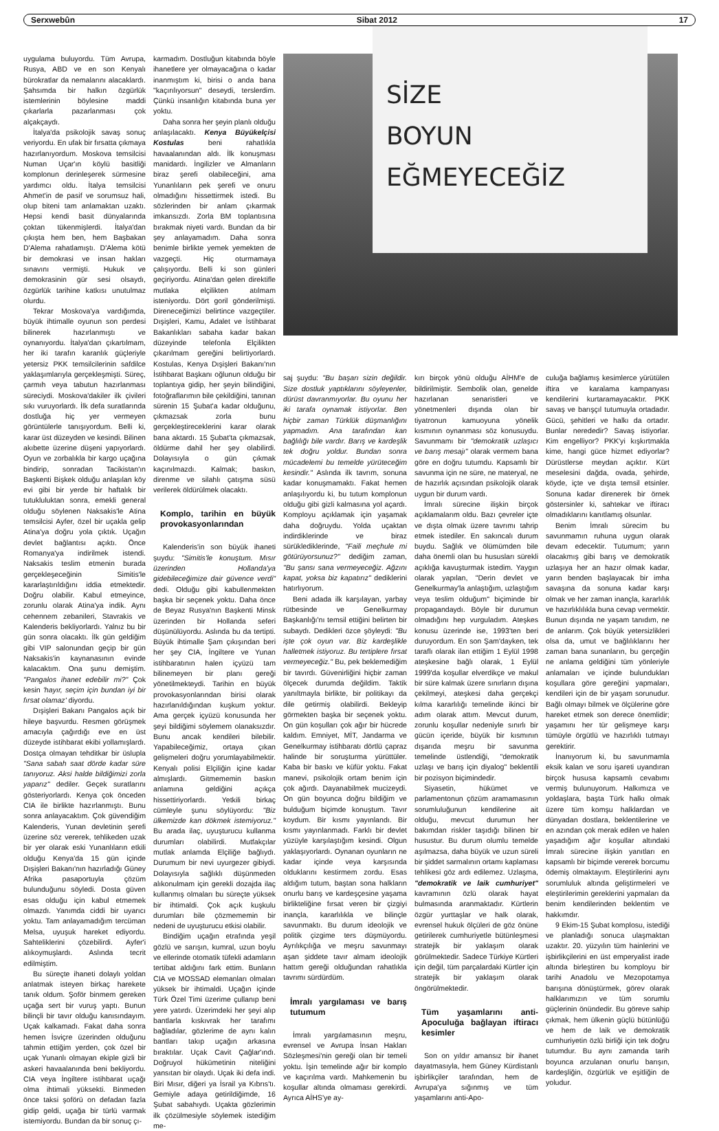Serxwebûn Sibat 2012 17
uygulama buluyordu. Tüm Avrupa, Rusya, ABD ve en son Kenyalı bürokratlar da nemalarını alacaklardı. Şahsımda bir halkın özgürlük istemlerinin böylesine maddi çıkarlarla pazarlanması çok alçakçaydı.
İtalya'da psikolojik savaş sonuç veriyordu. En ufak bir fırsatta çıkmaya hazırlanıyordum. Moskova temsilcisi Numan Uçar'ın köylü basitliği komplonun derinleşerek sürmesine yardımcı oldu. İtalya temsilcisi Ahmet'in de pasif ve sorumsuz hali, olup biteni tam anlamaktan uzaktı. Hepsi kendi basit dünyalarında çoktan tükenmişlerdi. İtalya'dan çıkışta hem ben, hem Başbakan D'Alema rahatlamıştı. D'Alema kötü bir demokrasi ve insan hakları sınavını vermişti. Hukuk ve demokrasinin gür sesi olsaydı, özgürlük tarihine katkısı unutulmaz olurdu.
Tekrar Moskova'ya vardığımda, büyük ihtimalle oyunun son perdesi bilinerek hazırlanmıştı ve oynanıyordu. İtalya'dan çıkartılmam, her iki tarafın karanlık güçleriyle yetersiz PKK temsilcilerinin safdilce yaklaşımlarıyla gerçekleşmişti. Süreç, çarmıh veya tabutun hazırlanması süreciydi. Moskova'dakiler ilk çivileri sıkı vuruyorlardı. İlk defa suratlarında dostluğa hiç yer vermeyen görüntülerle tanışıyordum. Belli ki, karar üst düzeyden ve kesindi. Bilinen akıbette üzerine düşeni yapıyorlardı. Oyun ve zorbalıkla bir kargo uçağına bindirip, sonradan Tacikistan'ın Başkenti Bişkek olduğu anlaşılan köy evi gibi bir yerde bir haftalık bir tutukluluktan sonra, emekli general olduğu söylenen Naksakis'le Atina temsilcisi Ayfer, özel bir uçakla gelip Atina'ya doğru yola çıktık. Uçağın devlet bağlantısı açıktı. Önce Romanya'ya indirilmek istendi. Naksakis teslim etmenin burada gerçekleşeceğinin Simitis'le kararlaştırıldığını iddia etmektedir. Doğru olabilir. Kabul etmeyince, zorunlu olarak Atina'ya indik. Aynı cehennem zebanileri, Stavrakis ve Kalenderis bekliyorlardı. Yalnız bu bir gün sonra olacaktı. İlk gün geldiğim gibi VIP salonundan geçip bir gün Naksakis'in kaynanasının evinde kalacaktım. Ona şunu demiştim. "Pangalos ihanet edebilir mi?" Çok kesin 'hayır, seçim için bundan iyi bir fırsat olamaz' diyordu.
Dışişleri Bakanı Pangalos açık bir hileye başvurdu. Resmen görüşmek amacıyla çağırdığı eve en üst düzeyde istihbarat ekibi yollamışlardı. Dostça olmayan tehditkar bir üslupla "Sana sabah saat dörde kadar süre tanıyoruz. Aksi halde bildiğimizi zorla yaparız" dediler. Geçek suratlarını gösteriyorlardı. Kenya çok önceden CIA ile birlikte hazırlanmıştı. Bunu sonra anlayacaktım. Çok güvendiğim Kalenderis, Yunan devletinin şerefi üzerine söz vererek, tehlikeden uzak bir yer olarak eski Yunanlıların etkili olduğu Kenya'da 15 gün içinde Dışişleri Bakanı'nın hazırladığı Güney Afrika pasaportuyla çözüm bulunduğunu söyledi. Dosta güven esas olduğu için kabul etmemek olmazdı. Yanımda ciddi bir uyarıcı yoktu. Tam anlayamadığım tercüman Melsa, uyuşuk hareket ediyordu. Sahteliklerini çözebilirdi. Ayfer'i alıkoymuşlardı. Aslında tecrit edilmiştim.
Bu süreçte ihaneti dolaylı yoldan anlatmak isteyen birkaç harekete tanık oldum. Şoför binmem gereken uçağa sert bir vuruş yaptı. Bunun bilinçli bir tavır olduğu kanısındayım. Uçak kalkamadı. Fakat daha sonra hemen İsviçre üzerinden olduğunu tahmin ettiğim yerden, çok özel bir uçak Yunanlı olmayan ekiple gizli bir askeri havaalanında beni bekliyordu. CIA veya İngiltere istihbarat uçağı olma ihtimali yüksekti. Binmeden önce taksi şoförü on defadan fazla gidip geldi, uçağa bir türlü varmak istemiyordu. Bundan da bir sonuç çı-
karmadım. Dostluğun kitabında böyle ihanetlere yer olmayacağına o kadar inanmıştım ki, birisi o anda bana "kaçırılıyorsun" deseydi, terslerdim. Çünkü insanlığın kitabında buna yer yoktu.
Daha sonra her şeyin planlı olduğu anlaşılacaktı. Kenya Büyükelçisi Kostulas beni rahatlıkla havaalanından aldı. İlk konuşması manidardı. İngilizler ve Almanların biraz şerefi olabileceğini, ama Yunanlıların pek şerefi ve onuru olmadığını hissettirmek istedi. Bu sözlerinden bir anlam çıkarmak imkansızdı. Zorla BM toplantısına bırakmak niyeti vardı. Bundan da bir şey anlayamadım. Daha sonra benimle birlikte yemek yemekten de vazgeçti. Hiç oturmamaya çalışıyordu. Belli ki son günleri geçiriyordu. Atina'dan gelen direktifle mutlaka elçilikten atılmam isteniyordu. Dört goril gönderilmişti. Direneceğimizi belirtince vazgeçtiler. Dışişleri, Kamu, Adalet ve İstihbarat Bakanlıkları sabaha kadar bakan düzeyinde telefonla Elçilikten çıkarılmam gereğini belirtiyorlardı. Kostulas, Kenya Dışişleri Bakanı'nın İstihbarat Başkanı oğlunun olduğu bir toplantıya gidip, her şeyin bilindiğini, fotoğraflarımın bile çekildiğini, tanınan sürenin 15 Şubat'a kadar olduğunu, çıkmazsak zorla bunu gerçekleştireceklerini karar olarak bana aktardı. 15 Şubat'ta çıkmazsak, öldürme dahil her şey olabilirdi. Dolayısıyla o gün çıkmak kaçınılmazdı. Kalmak; baskın, direnme ve silahlı çatışma süsü verilerek öldürülmek olacaktı.
Komplo, tarihin en büyük provokasyonlarından
Kalenderis'in son büyük ihaneti şuydu: "Simitis'le konuştum. Mısır üzerinden Hollanda'ya gidebileceğimize dair güvence verdi" dedi. Olduğu gibi kabullenmekten başka bir seçenek yoktu. Daha önce de Beyaz Rusya'nın Başkenti Minsk üzerinden bir Hollanda seferi düşünülüyordu. Aslında bu da tertipti. Büyük ihtimalle Şam çıkışından beri her şey CIA, İngiltere ve Yunan istihbaratının halen içyüzü tam bilinemeyen bir planı gereği yönetilmekteydi. Tarihin en büyük provokasyonlarından birisi olarak hazırlanıldığından kuşkum yoktur. Ama gerçek içyüzü konusunda her şeyi bildiğimi söylemem olanaksızdır. Bunu ancak kendileri bilebilir. Yapabileceğimiz, ortaya çıkan gelişmeleri doğru yorumlayabilmektir. Kenyalı polisi Elçiliğin içine kadar almışlardı. Gitmememin baskın anlamına geldiğini açıkça hissettiriyorlardı. Yetkili birkaç cümleyle şunu söylüyordu: "Biz ülkemizde kan dökmek istemiyoruz." Bu arada ilaç, uyuşturucu kullanma durumları olabilirdi. Mutfakçılar mutlak anlamda Elçiliğe bağlıydı. Durumum bir nevi uyurgezer gibiydi. Dolayısıyla sağlıklı düşünmeden alıkonulmam için gerekli dozajda ilaç kullanmış olmaları bu süreçte yüksek bir ihtimaldi. Çok açık kuşkulu durumları bile çözmememin bir nedeni de uyuşturucu etkisi olabilir.
Bindiğim uçağın etrafında yeşil gözlü ve sarışın, kumral, uzun boylu ve ellerinde otomatik tüfekli adamların tertibat aldığını fark ettim. Bunların CIA ve MOSSAD elemanları olmaları yüksek bir ihtimaldi. Uçağın içinde Türk Özel Timi üzerime çullanıp beni yere yatırdı. Üzerimdeki her şeyi alıp bantlarla kıskıvrak her tarafımı bağladılar, gözlerime de aynı kalın bantları takıp uçağın arkasına bıraktılar. Uçak Cavit Çağlar'ındı. Doğruyol hükümetinin niteliğini yansıtan bir olaydı. Uçak iki defa indi. Biri Mısır, diğeri ya İsrail ya Kıbrıs'tı. Gemiyle adaya getirildiğimde, 16 Şubat sabahıydı. Uçakta gözlerimin ilk çözülmesiyle söylemek istediğim me-
SİZE
BOYUN
EĞMEYECEĞİZ
saj şuydu: "Bu başarı sizin değildir. Size dostluk yaptıklarını söyleyenler, dürüst davranmıyorlar. Bu oyunu her iki tarafa oynamak istiyorlar. Ben hiçbir zaman Türklük düşmanlığını yapmadım. Ana tarafından kan bağlılığı bile vardır. Barış ve kardeşlik tek doğru yoldur. Bundan sonra mücadelemi bu temelde yürüteceğim kesindir." Aslında ilk tavrım, sonuna kadar konuşmamaktı. Fakat hemen anlaşılıyordu ki, bu tutum komplonun olduğu gibi gizli kalmasına yol açardı. Komployu açıklamak için yaşamak daha doğruydu. Yolda uçaktan indirdiklerinde ve biraz sürüklediklerinde, "Faili meçhule mi götürüyorsunuz?" dediğim zaman, "Bu şansı sana vermeyeceğiz. Ağzını kapat, yoksa biz kapatırız" dediklerini hatırlıyorum.
Beni adada ilk karşılayan, yarbay rütbesinde ve Genelkurmay Başkanlığı'nı temsil ettiğini belirten bir subaydı. Dedikleri özce şöyleydi: "Bu işte çok oyun var. Biz kardeşlikle halletmek istiyoruz. Bu tertiplere fırsat vermeyeceğiz." Bu, pek beklemediğim bir tavırdı. Güvenirliğini hiçbir zaman ölçecek durumda değildim. Taktik yanıltmayla birlikte, bir politikayı da dile getirmiş olabilirdi. Bekleyip görmekten başka bir seçenek yoktu. On gün koşulları çok ağır bir hücrede kaldım. Emniyet, MİT, Jandarma ve Genelkurmay istihbaratı dörtlü çapraz halinde bir soruşturma yürüttüler. Kaba bir baskı ve küfür yoktu. Fakat manevi, psikolojik ortam benim için çok ağırdı. Dayanabilmek mucizeydi. On gün boyunca doğru bildiğim ve bulduğum biçimde konuştum. Tavır koydum. Bir kısmı yayınlandı. Bir kısmı yayınlanmadı. Farklı bir devlet yüzüyle karşılaştığım kesindi. Olgun yaklaşıyorlardı. Oynanan oyunların ne kadar içinde veya karşısında olduklarını kestirmem zordu. Esas aldığım tutum, baştan sona halkların onurlu barış ve kardeşçesine yaşama birlikteliğine fırsat veren bir çizgiyi inançla, kararlılıkla ve bilinçle savunmaktı. Bu durum ideolojik ve politik çizgime ters düşmüyordu. Ayrılıkçılığa ve meşru savunmayı aşan şiddete tavır almam ideolojik hattım gereği olduğundan rahatlıkla tavrımı sürdürdüm.
İmralı yargılaması ve barış tutumum
İmralı yargılamasının meşru, evrensel ve Avrupa İnsan Hakları Sözleşmesi'nin gereği olan bir temeli yoktu. İşin temelinde ağır bir komplo ve kaçırılma vardı. Mahkemenin bu koşullar altında olmaması gerekirdi. Ayrıca AİHS'ye ay-
kırı birçok yönü olduğu AİHM'e de bildirilmiştir. Sembolik olan, genelde hazırlanan senaristleri ve yönetmenleri dışında olan bir tiyatronun kamuoyuna yönelik kısmının oynanması söz konusuydu. Savunmamı bir "demokratik uzlaşıcı ve barış mesajı" olarak vermem bana göre en doğru tutumdu. Kapsamlı bir savunma için ne süre, ne materyal, ne de hazırlık açısından psikolojik olarak uygun bir durum vardı.
İmralı sürecine ilişkin birçok açıklamalarım oldu. Bazı çevreler içte ve dışta olmak üzere tavrımı tahrip etmek istediler. En sakıncalı durum buydu. Sağlık ve ölümümden bile daha önemli olan bu hususları sürekli açıklığa kavuşturmak istedim. Yaygın olarak yapılan, "Derin devlet ve Genelkurmay'la anlaştığım, uzlaştığım veya teslim olduğum" biçiminde bir propagandaydı. Böyle bir durumun olmadığını hep vurguladım. Ateşkes konusu üzerinde ise, 1993'ten beri duruyordum. En son Şam'dayken, tek taraflı olarak ilan ettiğim 1 Eylül 1998 ateşkesine bağlı olarak, 1 Eylül 1999'da koşullar elverdikçe ve makul bir süre kalmak üzere sınırların dışına çekilmeyi, ateşkesi daha gerçekçi kılma kararlılığı temelinde ikinci bir adım olarak attım. Mevcut durum, zorunlu koşullar nedeniyle sınırlı bir gücün içeride, büyük bir kısmının dışarıda meşru bir savunma temelinde üstlendiği, "demokratik uzlaşı ve barış için diyalog" beklentili bir pozisyon biçimindedir.
Siyasetin, hükümet ve parlamentonun çözüm aramamasının sorumluluğunun kendilerine ait olduğu, mevcut durumun her bakımdan riskler taşıdığı bilinen bir husustur. Bu durum olumlu temelde aşılmazsa, daha büyük ve uzun süreli bir şiddet sarmalının ortamı kaplaması tehlikesi göz ardı edilemez. Uzlaşma, "demokratik ve laik cumhuriyet" kavramının özlü olarak hayat bulmasında aranmaktadır. Kürtlerin özgür yurttaşlar ve halk olarak, evrensel hukuk ölçüleri de göz önüne getirilerek cumhuriyetle bütünleşmesi stratejik bir yaklaşım olarak görülmektedir. Sadece Türkiye Kürtleri için değil, tüm parçalardaki Kürtler için stratejik bir yaklaşım olarak öngörülmektedir.
Tüm yaşamlarını anti-Apoculuğa bağlayan iftiracı kesimler
Son on yıldır amansız bir ihanet dayatmasıyla, hem Güney Kürdistanlı işbirlikçiler tarafından, hem de Avrupa'ya sığınmış ve tüm yaşamlarını anti-Apo-
culuğa bağlamış kesimlerce yürütülen iftira ve karalama kampanyası kendilerini kurtaramayacaktır. PKK savaş ve barışçıl tutumuyla ortadadır. Gücü, şehitleri ve halkı da ortadır. Bunlar nerededir? Savaş istiyorlar. Kim engelliyor? PKK'yi kışkırtmakla kime, hangi güce hizmet ediyorlar? Dürüstlerse meydan açıktır. Kürt meselesini dağda, ovada, şehirde, köyde, içte ve dışta temsil etsinler. Sonuna kadar direnerek bir örnek göstersinler ki, sahtekar ve iftiracı olmadıklarını kanıtlamış olsunlar.
Benim İmralı sürecim bu savunmamın ruhuna uygun olarak devam edecektir. Tutumum; yarın olacakmış gibi barış ve demokratik uzlaşıya her an hazır olmak kadar, yarın benden başlayacak bir imha savaşına da sonuna kadar karşı olmak ve her zaman inançla, kararlılık ve hazırlıklılıkla buna cevap vermektir. Bunun dışında ne yaşam tanıdım, ne de anlarım. Çok büyük yetersizlikleri olsa da, umut ve bağlılıklarını her zaman bana sunanların, bu gerçeğin ne anlama geldiğini tüm yönleriyle anlamaları ve içinde bulundukları koşullara göre gereğini yapmaları, kendileri için de bir yaşam sorunudur. Bağlı olmayı bilmek ve ölçülerine göre hareket etmek son derece önemlidir; yaşamını her tür gelişmeye karşı tümüyle örgütlü ve hazırlıklı tutmayı gerektirir.
İnanıyorum ki, bu savunmamla eksik kalan ve soru işareti uyandıran birçok hususa kapsamlı cevabımı vermiş bulunuyorum. Halkımıza ve yoldaşlara, başta Türk halkı olmak üzere tüm komşu halklardan ve dünyadan dostlara, beklentilerine ve en azından çok merak edilen ve halen yaşadığım ağır koşullar altındaki İmralı sürecine ilişkin yanıtları en kapsamlı bir biçimde vererek borcumu ödemiş olmaktayım. Eleştirilerini aynı sorumluluk altında geliştirmeleri ve eleştirilerimin gereklerini yapmaları da benim kendilerinden beklentim ve hakkımdır.
9 Ekim-15 Şubat komplosu, istediği ve planladığı sonuca ulaşmaktan uzaktır. 20. yüzyılın tüm hainlerini ve işbirlikçilerini en üst emperyalist irade altında birleştiren bu komployu bir tarihi Anadolu ve Mezopotamya barışına dönüştürmek, görev olarak halklarımızın ve tüm sorumlu güçlerinin önündedir. Bu göreve sahip çıkmak, hem ülkenin güçlü bütünlüğü ve hem de laik ve demokratik cumhuriyetin özlü birliği için tek doğru tutumdur. Bu aynı zamanda tarih boyunca arzulanan onurlu barışın, kardeşliğin, özgürlük ve eşitliğin de yoludur.